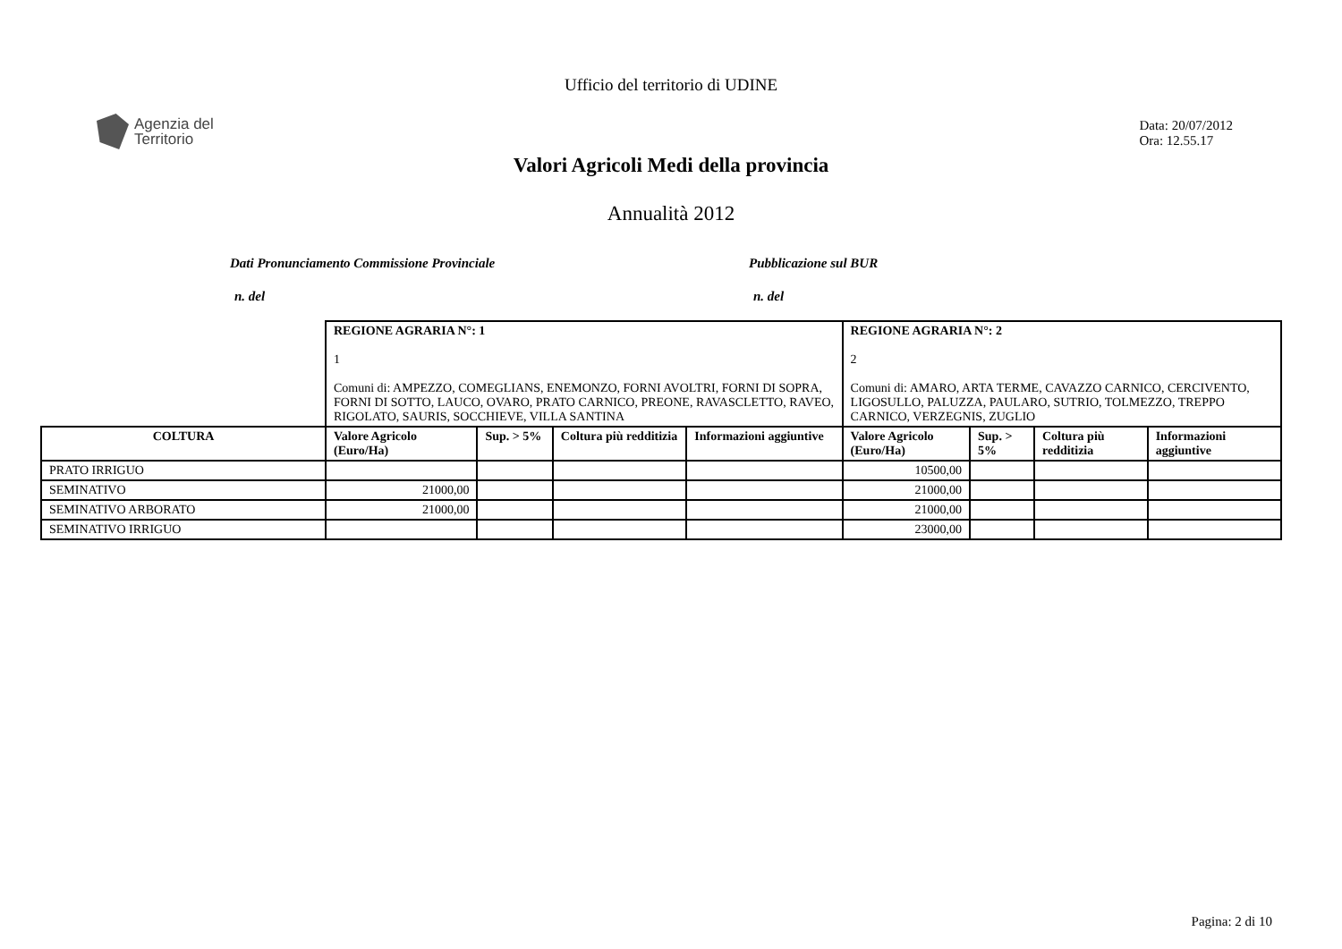Ufficio del territorio di UDINE
Agenzia del
Territorio
Data: 20/07/2012
Ora: 12.55.17
Valori Agricoli Medi della provincia
Annualità 2012
Dati Pronunciamento Commissione Provinciale Pubblicazione sul BUR
n. del n. del
| | REGIONE AGRARIA N°: 1 1 Comuni di: AMPEZZO, COMEGLIANS, ENEMONZO, FORNI AVOLTRI, FORNI DI SOPRA, FORNI DI SOTTO, LAUCO, OVARO, PRATO CARNICO, PREONE, RAVASCLETTO, RAVEO, RIGOLATO, SAURIS, SOCCHIEVE, VILLA SANTINA | | | | REGIONE AGRARIA N°: 2 2 Comuni di: AMARO, ARTA TERME, CAVAZZO CARNICO, CERCIVENTO, LIGOSULLO, PALUZZA, PAULARO, SUTRIO, TOLMEZZO, TREPPO CARNICO, VERZEGNIS, ZUGLIO | | | |
| COLTURA | Valore Agricolo (Euro/Ha) | Sup. > 5% | Coltura più redditizia | Informazioni aggiuntive | Valore Agricolo (Euro/Ha) | Sup. > 5% | Coltura più redditizia | Informazioni aggiuntive |
| PRATO IRRIGUO | | | | | 10500,00 | | | |
| SEMINATIVO | 21000,00 | | | | 21000,00 | | | |
| SEMINATIVO ARBORATO | 21000,00 | | | | 21000,00 | | | |
| SEMINATIVO IRRIGUO | | | | | 23000,00 | | | |
Pagina: 2 di 10